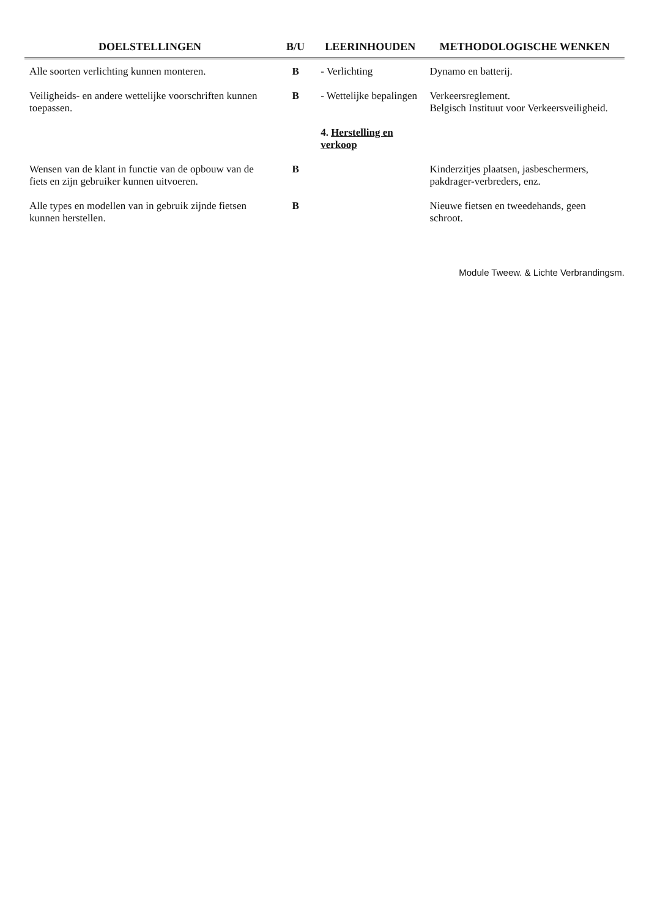| DOELSTELLINGEN | B/U | LEERINHOUDEN | METHODOLOGISCHE WENKEN |
| --- | --- | --- | --- |
| Alle soorten verlichting kunnen monteren. | B | - Verlichting | Dynamo en batterij. |
| Veiligheids- en andere wettelijke voorschriften kunnen toepassen. | B | - Wettelijke bepalingen | Verkeersreglement. Belgisch Instituut voor Verkeersveiligheid. |
| | | 4. Herstelling en verkoop | |
| Wensen van de klant in functie van de opbouw van de fiets en zijn gebruiker kunnen uitvoeren. | B | | Kinderzitjes plaatsen, jasbeschermers, pakdrager-verbreders, enz. |
| Alle types en modellen van in gebruik zijnde fietsen kunnen herstellen. | B | | Nieuwe fietsen en tweedehands, geen schroot. |
Module Tweew. & Lichte Verbrandingsm.